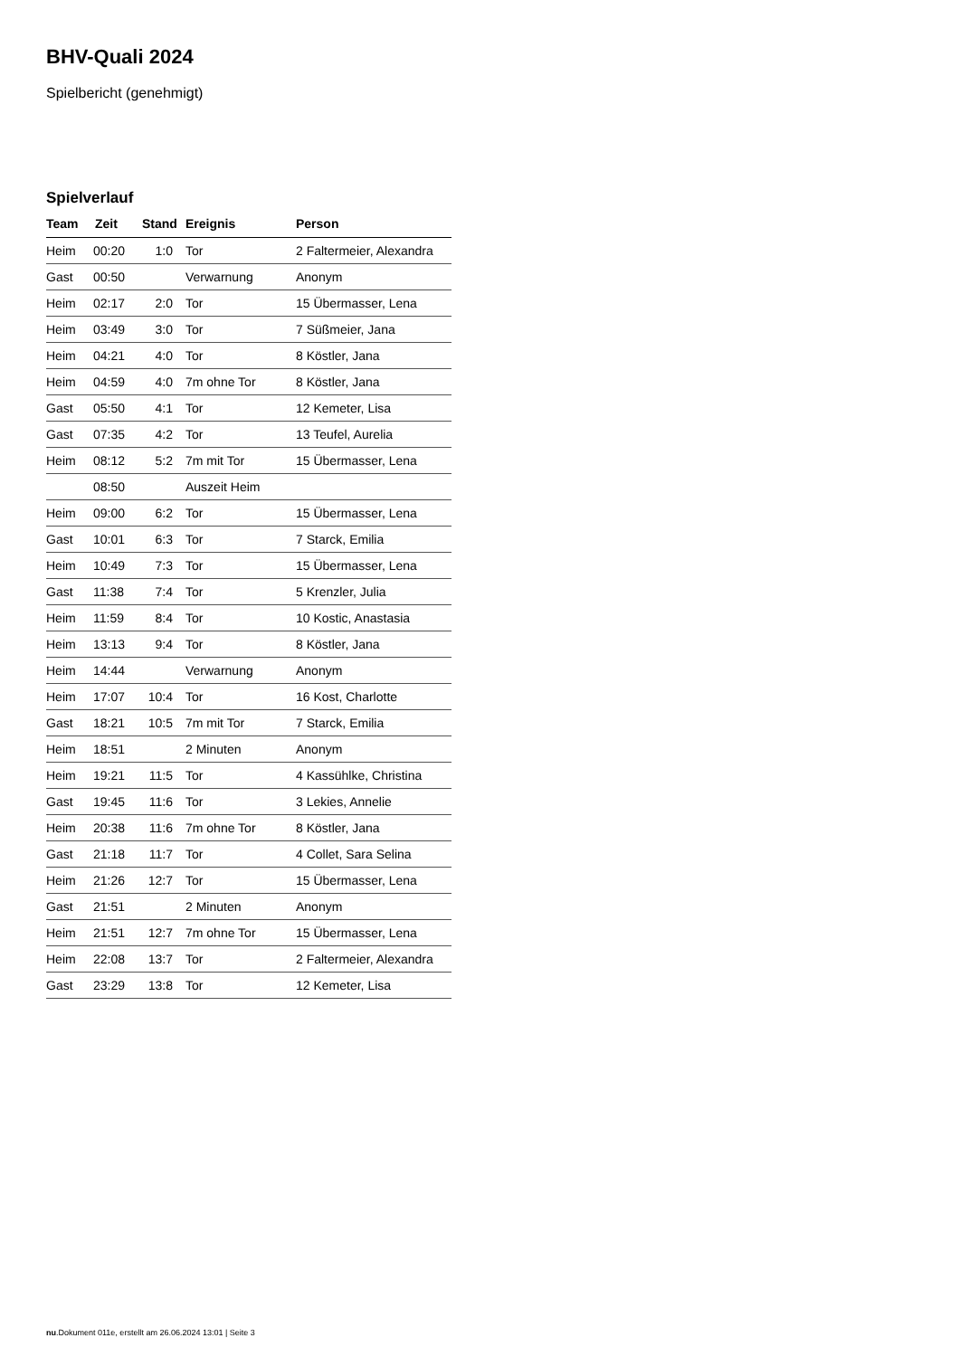BHV-Quali 2024
Spielbericht (genehmigt)
Spielverlauf
| Team | Zeit | Stand | Ereignis | Person |
| --- | --- | --- | --- | --- |
| Heim | 00:20 | 1:0 | Tor | 2 Faltermeier, Alexandra |
| Gast | 00:50 | | Verwarnung | Anonym |
| Heim | 02:17 | 2:0 | Tor | 15 Übermasser, Lena |
| Heim | 03:49 | 3:0 | Tor | 7 Süßmeier, Jana |
| Heim | 04:21 | 4:0 | Tor | 8 Köstler, Jana |
| Heim | 04:59 | 4:0 | 7m ohne Tor | 8 Köstler, Jana |
| Gast | 05:50 | 4:1 | Tor | 12 Kemeter, Lisa |
| Gast | 07:35 | 4:2 | Tor | 13 Teufel, Aurelia |
| Heim | 08:12 | 5:2 | 7m mit Tor | 15 Übermasser, Lena |
| | 08:50 | | Auszeit Heim | |
| Heim | 09:00 | 6:2 | Tor | 15 Übermasser, Lena |
| Gast | 10:01 | 6:3 | Tor | 7 Starck, Emilia |
| Heim | 10:49 | 7:3 | Tor | 15 Übermasser, Lena |
| Gast | 11:38 | 7:4 | Tor | 5 Krenzler, Julia |
| Heim | 11:59 | 8:4 | Tor | 10 Kostic, Anastasia |
| Heim | 13:13 | 9:4 | Tor | 8 Köstler, Jana |
| Heim | 14:44 | | Verwarnung | Anonym |
| Heim | 17:07 | 10:4 | Tor | 16 Kost, Charlotte |
| Gast | 18:21 | 10:5 | 7m mit Tor | 7 Starck, Emilia |
| Heim | 18:51 | | 2 Minuten | Anonym |
| Heim | 19:21 | 11:5 | Tor | 4 Kassühlke, Christina |
| Gast | 19:45 | 11:6 | Tor | 3 Lekies, Annelie |
| Heim | 20:38 | 11:6 | 7m ohne Tor | 8 Köstler, Jana |
| Gast | 21:18 | 11:7 | Tor | 4 Collet, Sara Selina |
| Heim | 21:26 | 12:7 | Tor | 15 Übermasser, Lena |
| Gast | 21:51 | | 2 Minuten | Anonym |
| Heim | 21:51 | 12:7 | 7m ohne Tor | 15 Übermasser, Lena |
| Heim | 22:08 | 13:7 | Tor | 2 Faltermeier, Alexandra |
| Gast | 23:29 | 13:8 | Tor | 12 Kemeter, Lisa |
nu.Dokument 011e, erstellt am 26.06.2024 13:01 | Seite 3